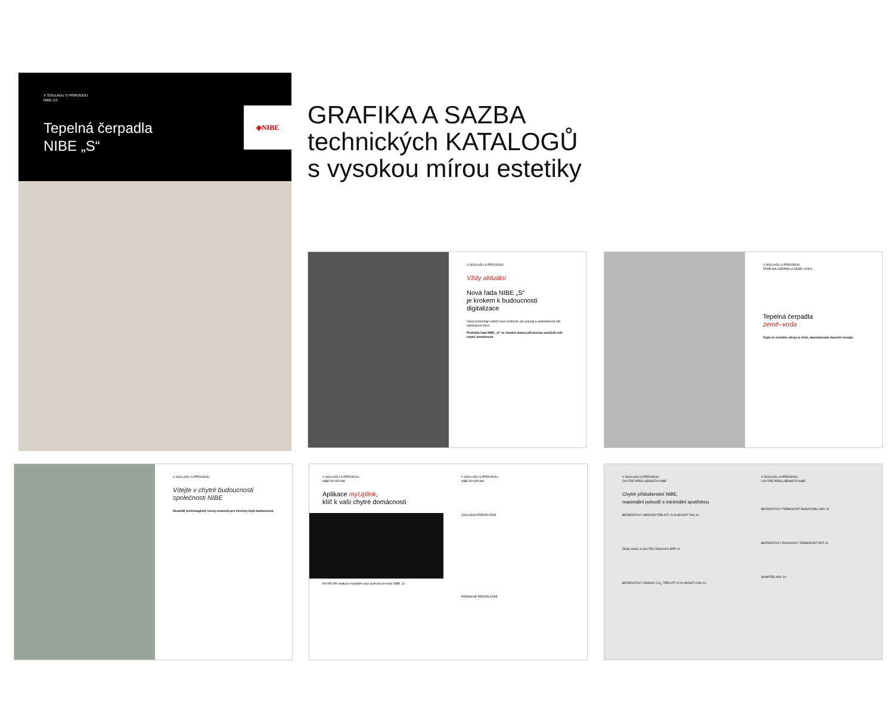V SOULADU S PŘÍRODOU
NIBE.CZ
Tepelná čerpadla
NIBE „S“
◈NIBE
GRAFIKA A SAZBA
technických KATALOGŮ
s vysokou mírou estetiky
V SOULADU S PŘÍRODOU
Vždy aktuální
Nová řada NIBE „S“
je krokem k budoucnosti digitalizace
Vývoj technologií nabízí nové možnosti, jak propojit a optimalizovat náš každodenní život.
Produkty řady NIBE „S“ se snadno stanou přirozenou součástí vaší chytré domácnosti.
V SOULADU S PŘÍRODOU
TEPELNÁ ČERPADLA ZEMĚ–VODA
Tepelná čerpadla
země–voda
Teplo ze zemního zdroje je čisté, akumulovaná sluneční energie.
V SOULADU S PŘÍRODOU
Vítejte v chytré budoucnosti společnosti NIBE
Neustálý technologický rozvoj znamená pro všechny lepší budoucnost.
V SOULADU S PŘÍRODOU
NIBE MYUPLINK
Aplikace myUplink,
klíč k vaší chytré domácnosti
MYUPLINK Aplikace myUplink byla vyvinuta pro tedu NIBE „S“.
V SOULADU S PŘÍRODOU
NIBE MYUPLINK
ZÁKLADNÍ PŘEDPLATNÉ
PRÉMIOVÉ PŘEDPLATNÉ
V SOULADU S PŘÍRODOU
CHYTRÉ PŘÍSLUŠENSTVÍ NIBE
Chytré příslušenství NIBE,
maximální pohodlí s minimální spotřebou
BEZDRÁTOVÝ SENZOR TEPLOTY A VLHKOSTI THS 10
ZESILOVAČ A CHYTRÁ ZÁSUVKA RPP 10
BEZDRÁTOVÝ SNÍMAČ CO<sub>2</sub>, TEPLOTY A VLHKOSTI CDS 10
V SOULADU S PŘÍRODOU
CHYTRÉ PŘÍSLUŠENSTVÍ NIBE
BEZDRÁTOVÝ TERMOSTAT RADIÁTORU SRV 10
BEZDRÁTOVÝ POKOJOVÝ TERMOSTAT ROT 10
ADAPTÉR ARV 10